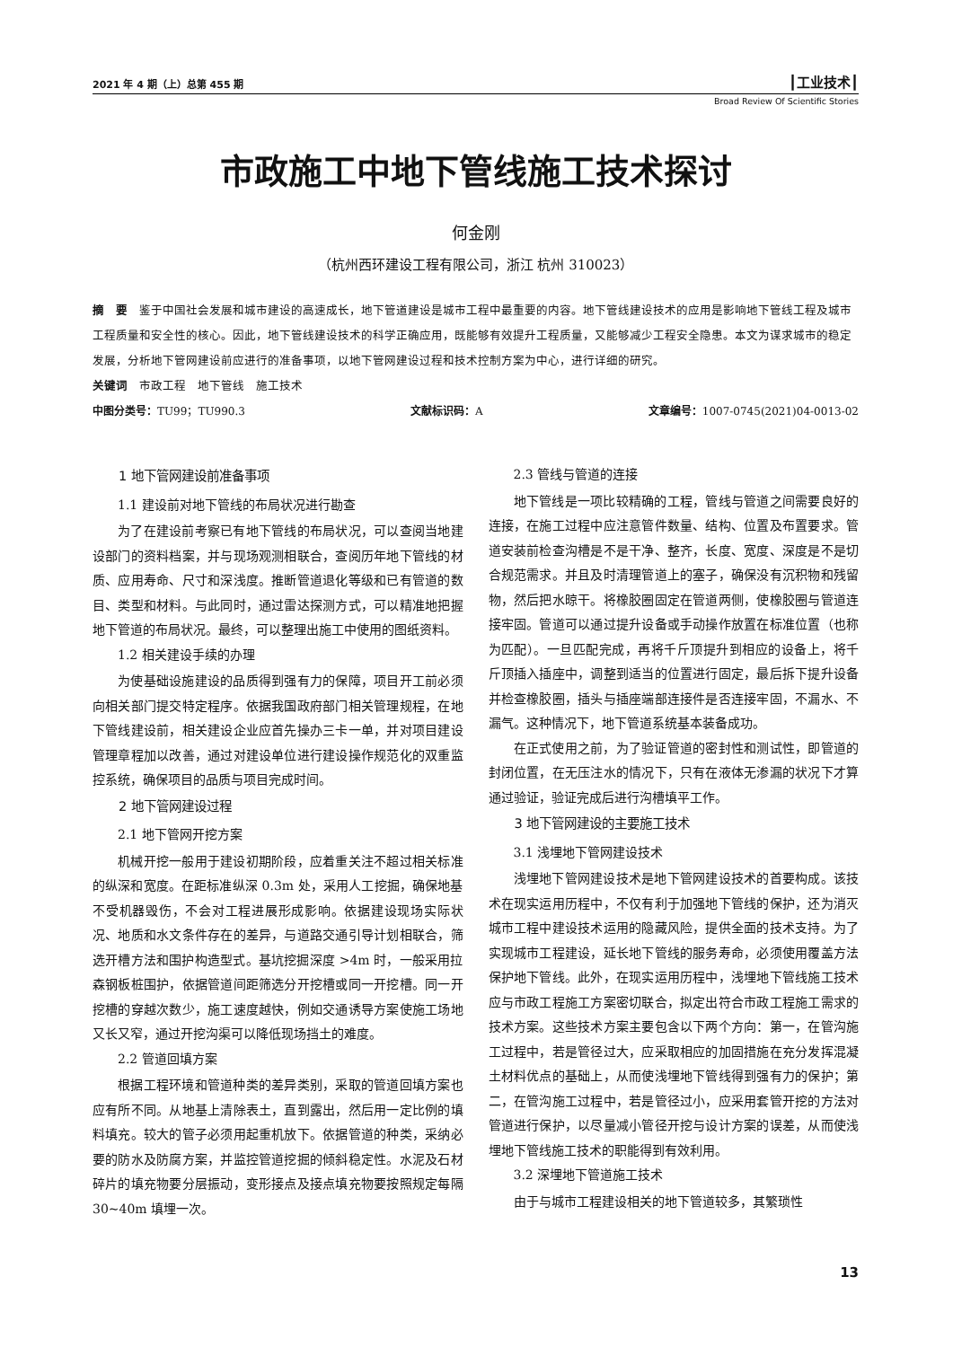2021 年 4 期（上）总第 455 期 ┃工业技术┃
Broad Review Of Scientific Stories
市政施工中地下管线施工技术探讨
何金刚
（杭州西环建设工程有限公司，浙江 杭州 310023）
摘　要　鉴于中国社会发展和城市建设的高速成长，地下管道建设是城市工程中最重要的内容。地下管线建设技术的应用是影响地下管线工程及城市工程质量和安全性的核心。因此，地下管线建设技术的科学正确应用，既能够有效提升工程质量，又能够减少工程安全隐患。本文为谋求城市的稳定发展，分析地下管网建设前应进行的准备事项，以地下管网建设过程和技术控制方案为中心，进行详细的研究。
关键词　市政工程　地下管线　施工技术
中图分类号：TU99；TU990.3 文献标识码：A 文章编号：1007-0745(2021)04-0013-02
1 地下管网建设前准备事项
1.1 建设前对地下管线的布局状况进行勘查
为了在建设前考察已有地下管线的布局状况，可以查阅当地建设部门的资料档案，并与现场观测相联合，查阅历年地下管线的材质、应用寿命、尺寸和深浅度。推断管道退化等级和已有管道的数目、类型和材料。与此同时，通过雷达探测方式，可以精准地把握地下管道的布局状况。最终，可以整理出施工中使用的图纸资料。
1.2 相关建设手续的办理
为使基础设施建设的品质得到强有力的保障，项目开工前必须向相关部门提交特定程序。依据我国政府部门相关管理规程，在地下管线建设前，相关建设企业应首先操办三卡一单，并对项目建设管理章程加以改善，通过对建设单位进行建设操作规范化的双重监控系统，确保项目的品质与项目完成时间。
2 地下管网建设过程
2.1 地下管网开挖方案
机械开挖一般用于建设初期阶段，应着重关注不超过相关标准的纵深和宽度。在距标准纵深 0.3m 处，采用人工挖掘，确保地基不受机器毁伤，不会对工程进展形成影响。依据建设现场实际状况、地质和水文条件存在的差异，与道路交通引导计划相联合，筛选开槽方法和围护构造型式。基坑挖掘深度 >4m 时，一般采用拉森钢板桩围护，依据管道间距筛选分开挖槽或同一开挖槽。同一开挖槽的穿越次数少，施工速度越快，例如交通诱导方案使施工场地又长又窄，通过开挖沟渠可以降低现场挡土的难度。
2.2 管道回填方案
根据工程环境和管道种类的差异类别，采取的管道回填方案也应有所不同。从地基上清除表土，直到露出，然后用一定比例的填料填充。较大的管子必须用起重机放下。依据管道的种类，采纳必要的防水及防腐方案，并监控管道挖掘的倾斜稳定性。水泥及石材碎片的填充物要分层振动，变形接点及接点填充物要按照规定每隔 30~40m 填埋一次。
2.3 管线与管道的连接
地下管线是一项比较精确的工程，管线与管道之间需要良好的连接，在施工过程中应注意管件数量、结构、位置及布置要求。管道安装前检查沟槽是不是干净、整齐，长度、宽度、深度是不是切合规范需求。并且及时清理管道上的塞子，确保没有沉积物和残留物，然后把水晾干。将橡胶圈固定在管道两侧，使橡胶圈与管道连接牢固。管道可以通过提升设备或手动操作放置在标准位置（也称为匹配）。一旦匹配完成，再将千斤顶提升到相应的设备上，将千斤顶插入插座中，调整到适当的位置进行固定，最后拆下提升设备并检查橡胶圈，插头与插座端部连接件是否连接牢固，不漏水、不漏气。这种情况下，地下管道系统基本装备成功。
在正式使用之前，为了验证管道的密封性和测试性，即管道的封闭位置，在无压注水的情况下，只有在液体无渗漏的状况下才算通过验证，验证完成后进行沟槽填平工作。
3 地下管网建设的主要施工技术
3.1 浅埋地下管网建设技术
浅埋地下管网建设技术是地下管网建设技术的首要构成。该技术在现实运用历程中，不仅有利于加强地下管线的保护，还为消灭城市工程中建设技术运用的隐藏风险，提供全面的技术支持。为了实现城市工程建设，延长地下管线的服务寿命，必须使用覆盖方法保护地下管线。此外，在现实运用历程中，浅埋地下管线施工技术应与市政工程施工方案密切联合，拟定出符合市政工程施工需求的技术方案。这些技术方案主要包含以下两个方向：第一，在管沟施工过程中，若是管径过大，应采取相应的加固措施在充分发挥混凝土材料优点的基础上，从而使浅埋地下管线得到强有力的保护；第二，在管沟施工过程中，若是管径过小，应采用套管开挖的方法对管道进行保护，以尽量减小管径开挖与设计方案的误差，从而使浅埋地下管线施工技术的职能得到有效利用。
3.2 深埋地下管道施工技术
由于与城市工程建设相关的地下管道较多，其繁琐性
13